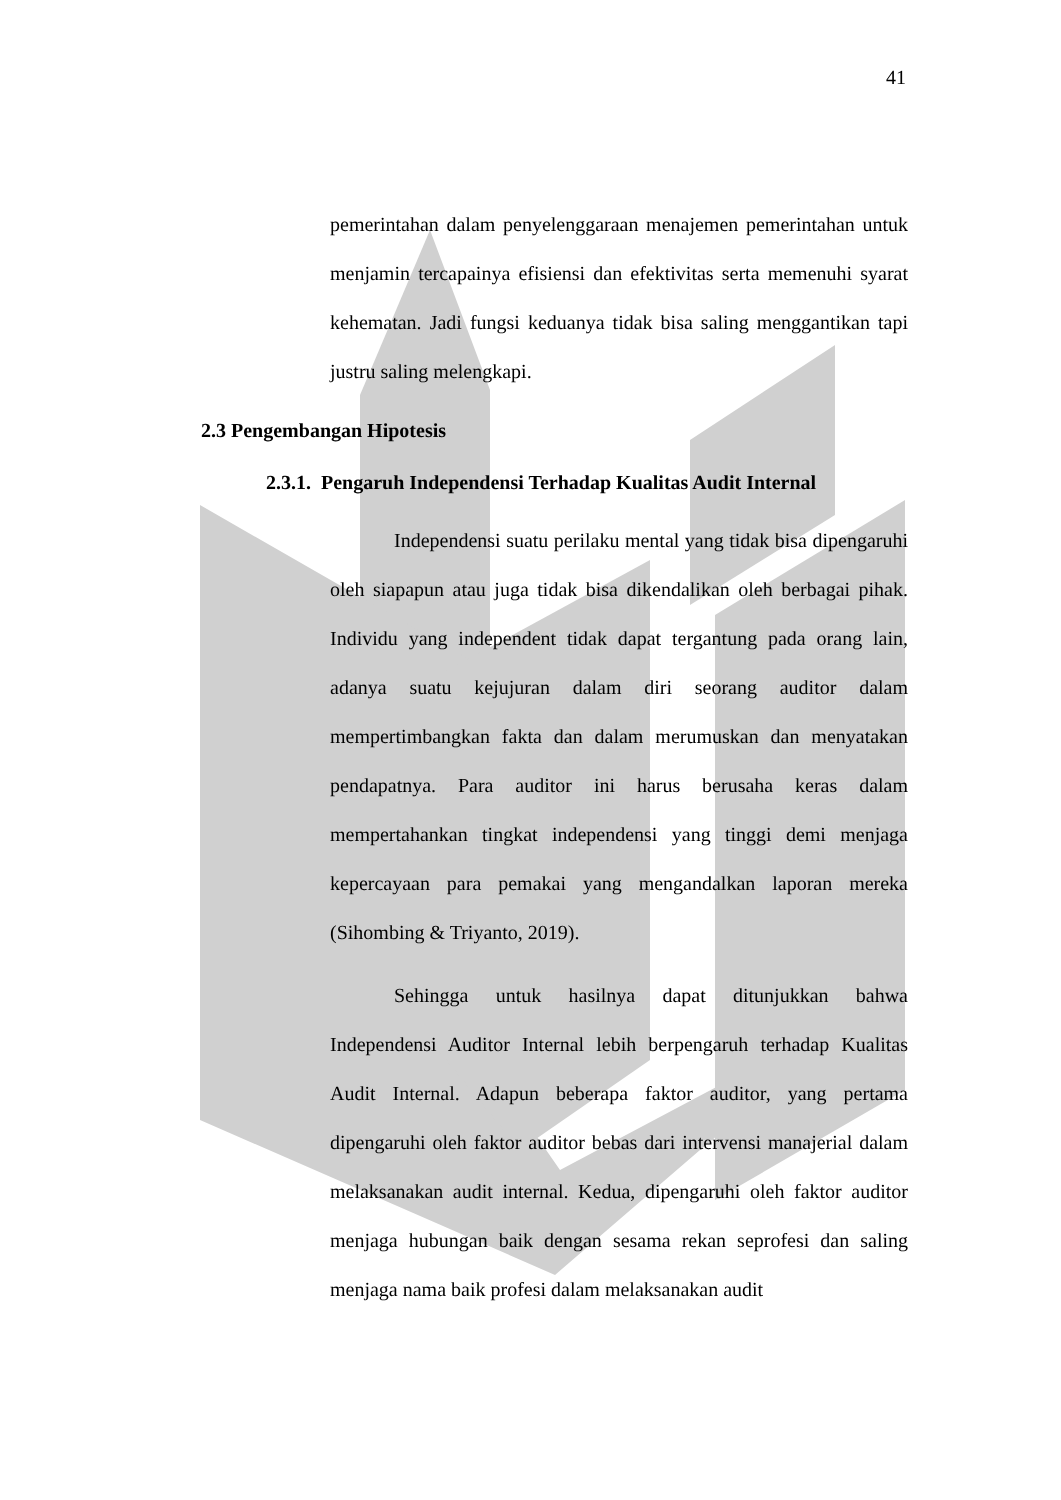41
pemerintahan dalam penyelenggaraan menajemen pemerintahan untuk menjamin tercapainya efisiensi dan efektivitas serta memenuhi syarat kehematan. Jadi fungsi keduanya tidak bisa saling menggantikan tapi justru saling melengkapi.
2.3 Pengembangan Hipotesis
2.3.1. Pengaruh Independensi Terhadap Kualitas Audit Internal
Independensi suatu perilaku mental yang tidak bisa dipengaruhi oleh siapapun atau juga tidak bisa dikendalikan oleh berbagai pihak. Individu yang independent tidak dapat tergantung pada orang lain, adanya suatu kejujuran dalam diri seorang auditor dalam mempertimbangkan fakta dan dalam merumuskan dan menyatakan pendapatnya. Para auditor ini harus berusaha keras dalam mempertahankan tingkat independensi yang tinggi demi menjaga kepercayaan para pemakai yang mengandalkan laporan mereka (Sihombing & Triyanto, 2019).
Sehingga untuk hasilnya dapat ditunjukkan bahwa Independensi Auditor Internal lebih berpengaruh terhadap Kualitas Audit Internal. Adapun beberapa faktor auditor, yang pertama dipengaruhi oleh faktor auditor bebas dari intervensi manajerial dalam melaksanakan audit internal. Kedua, dipengaruhi oleh faktor auditor menjaga hubungan baik dengan sesama rekan seprofesi dan saling menjaga nama baik profesi dalam melaksanakan audit